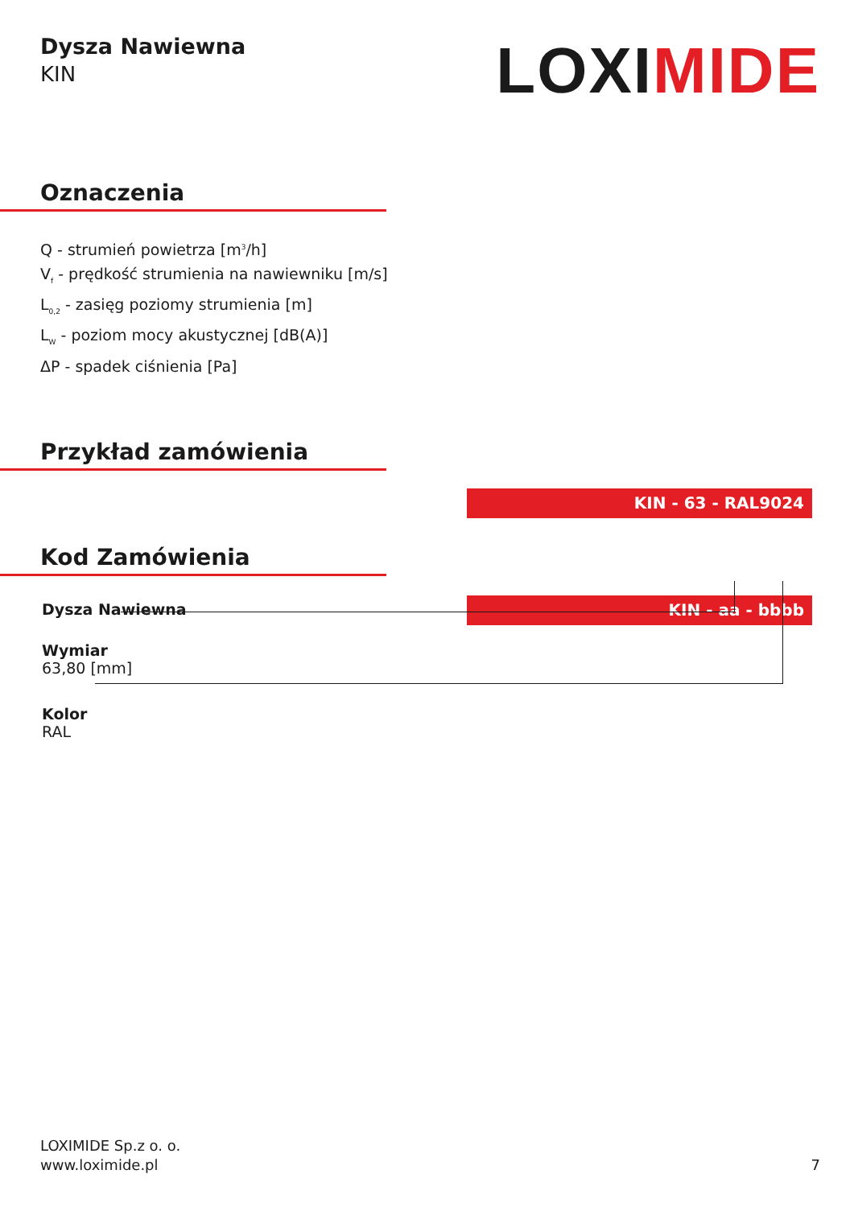Dysza Nawiewna
KIN
LOXIMIDE
Oznaczenia
Q - strumień powietrza [m<sup>3</sup>/h]
V<sub>f</sub> - prędkość strumienia na nawiewniku [m/s]
L<sub>0,2</sub> - zasięg poziomy strumienia [m]
L<sub>W</sub> - poziom mocy akustycznej [dB(A)]
ΔP - spadek ciśnienia [Pa]
Przykład zamówienia
KIN - 63 - RAL9024
Kod Zamówienia
Dysza Nawiewna
KIN - aa - bbbb
Wymiar
63,80 [mm]
Kolor
RAL
LOXIMIDE Sp.z o. o.
www.loximide.pl
7